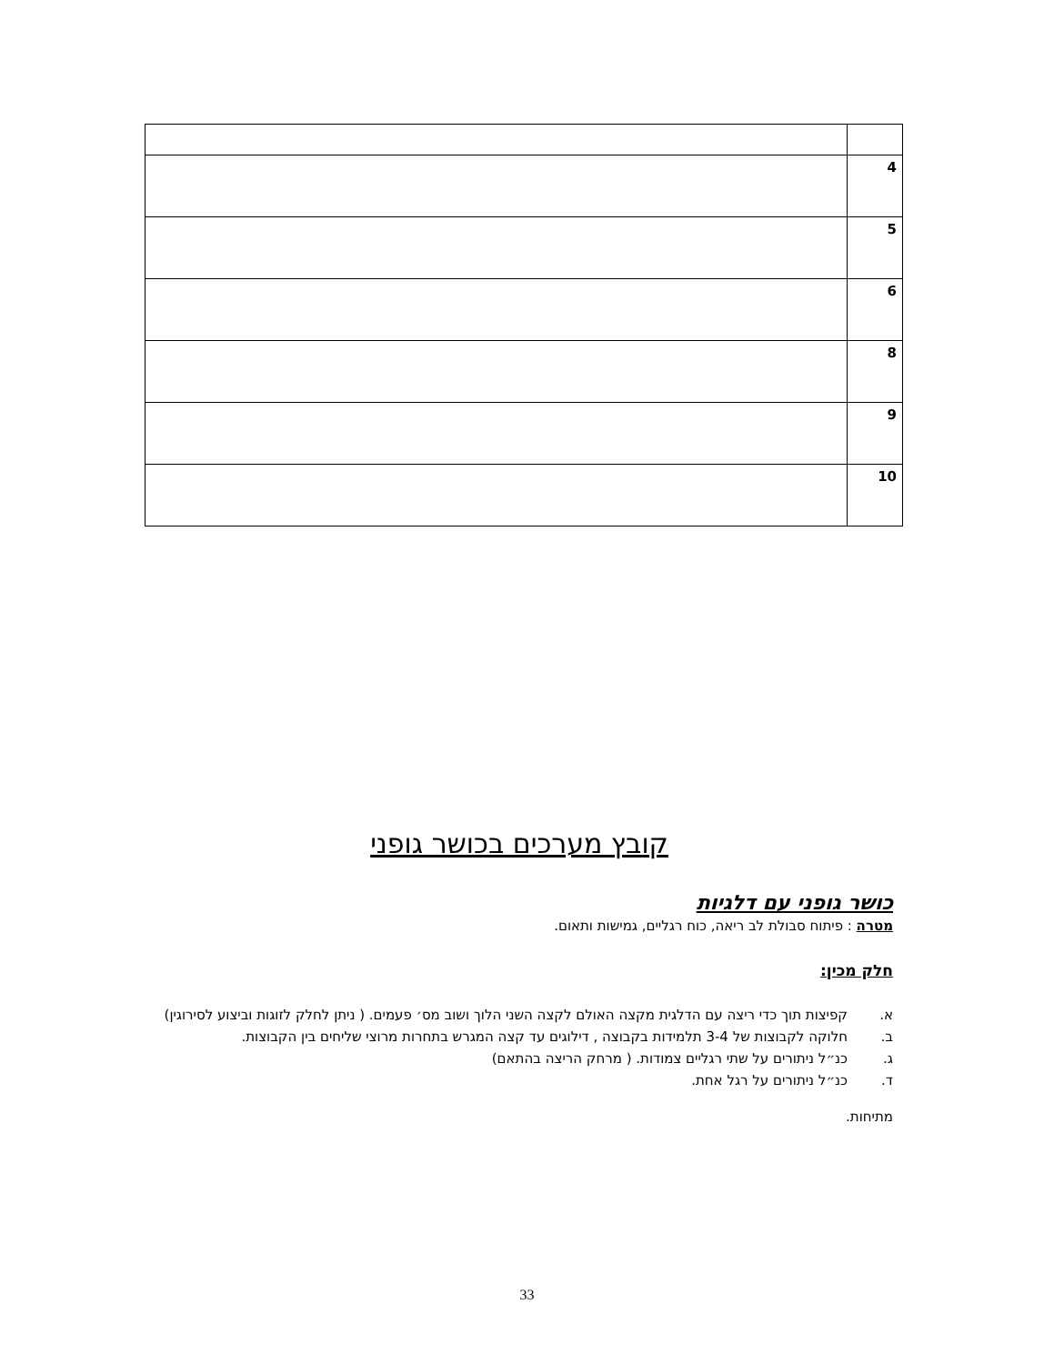| 4 | |
| 5 | |
| 6 | |
| 8 | |
| 9 | |
| 10 | |
קובץ מערכים בכושר גופני
כושר גופני עם דלגיות
מטרה : פיתוח סבולת לב ריאה, כוח רגליים, גמישות ותאום.
חלק מכין:
א. קפיצות תוך כדי ריצה עם הדלגית מקצה האולם לקצה השני הלוך ושוב מס׳ פעמים. ( ניתן לחלק לזוגות וביצוע לסירוגין)
ב. חלוקה לקבוצות של 3-4 תלמידות בקבוצה , דילוגים עד קצה המגרש בתחרות מרוצי שליחים בין הקבוצות.
ג. כנ״ל ניתורים על שתי רגליים צמודות. ( מרחק הריצה בהתאם)
ד. כנ״ל ניתורים על רגל אחת.
מתיחות.
33